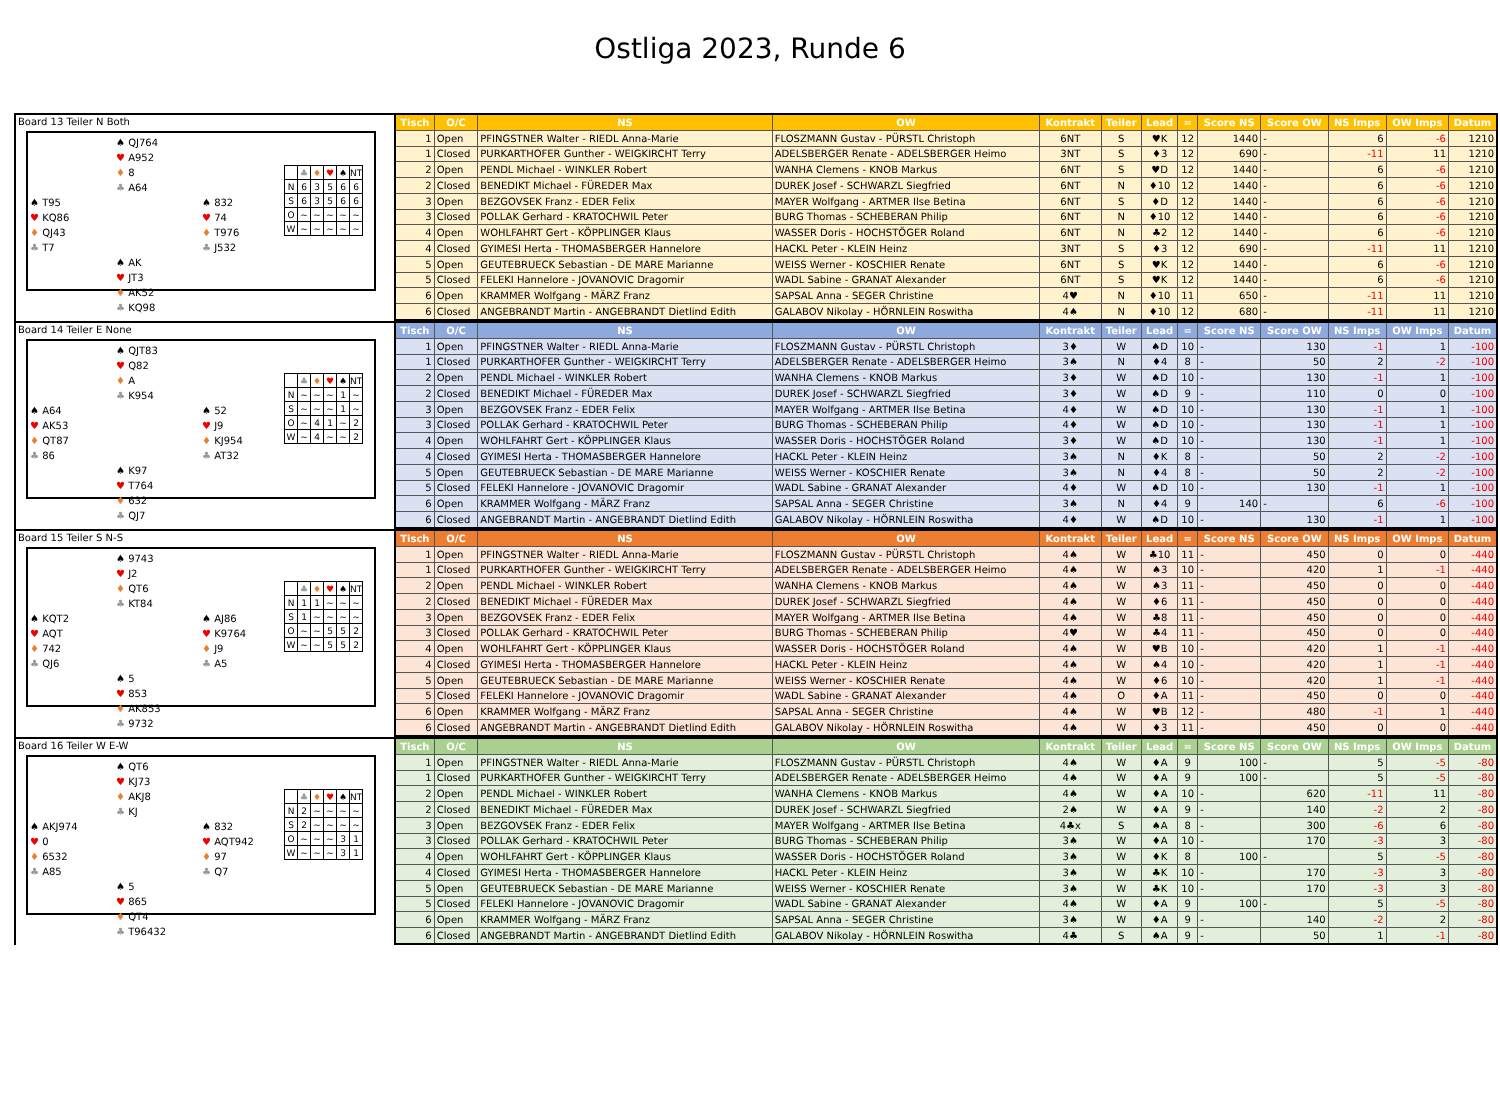Ostliga 2023, Runde 6
Board 13 Teiler N Both
♠ QJ764
♥ A952
♦ 8
♣ A64
♠ T95
♥ KQ86
♦ QJ43
♣ T7
♠ 832
♥ 74
♦ T976
♣ J532
♠ AK
♥ JT3
♦ AK52
♣ KQ98
| | ♣ | ♦ | ♥ | ♠ | NT |
| N | 6 | 3 | 5 | 6 | 6 |
| S | 6 | 3 | 5 | 6 | 6 |
| O | ~ | ~ | ~ | ~ | ~ |
| W | ~ | ~ | ~ | ~ | ~ |
| Tisch | O/C | NS | OW | Kontrakt | Teiler | Lead | = | Score NS | Score OW | NS Imps | OW Imps | Datum |
| --- | --- | --- | --- | --- | --- | --- | --- | --- | --- | --- | --- | --- |
| 1 | Open | PFINGSTNER Walter - RIEDL Anna-Marie | FLOSZMANN Gustav - PÜRSTL Christoph | 6NT | S | ♥K | 12 | 1440 | - | 6 | -6 | 1210 |
| 1 | Closed | PURKARTHOFER Gunther - WEIGKIRCHT Terry | ADELSBERGER Renate - ADELSBERGER Heimo | 3NT | S | ♦3 | 12 | 690 | - | -11 | 11 | 1210 |
| 2 | Open | PENDL Michael - WINKLER Robert | WANHA Clemens - KNOB Markus | 6NT | S | ♥D | 12 | 1440 | - | 6 | -6 | 1210 |
| 2 | Closed | BENEDIKT Michael - FÜREDER Max | DUREK Josef - SCHWARZL Siegfried | 6NT | N | ♦10 | 12 | 1440 | - | 6 | -6 | 1210 |
| 3 | Open | BEZGOVSEK Franz - EDER Felix | MAYER Wolfgang - ARTMER Ilse Betina | 6NT | S | ♦D | 12 | 1440 | - | 6 | -6 | 1210 |
| 3 | Closed | POLLAK Gerhard - KRATOCHWIL Peter | BURG Thomas - SCHEBERAN Philip | 6NT | N | ♦10 | 12 | 1440 | - | 6 | -6 | 1210 |
| 4 | Open | WOHLFAHRT Gert - KÖPPLINGER Klaus | WASSER Doris - HOCHSTÖGER Roland | 6NT | N | ♣2 | 12 | 1440 | - | 6 | -6 | 1210 |
| 4 | Closed | GYIMESI Herta - THOMASBERGER Hannelore | HACKL Peter - KLEIN Heinz | 3NT | S | ♦3 | 12 | 690 | - | -11 | 11 | 1210 |
| 5 | Open | GEUTEBRUECK Sebastian - DE MARE Marianne | WEISS Werner - KOSCHIER Renate | 6NT | S | ♥K | 12 | 1440 | - | 6 | -6 | 1210 |
| 5 | Closed | FELEKI Hannelore - JOVANOVIC Dragomir | WADL Sabine - GRANAT Alexander | 6NT | S | ♥K | 12 | 1440 | - | 6 | -6 | 1210 |
| 6 | Open | KRAMMER Wolfgang - MÄRZ Franz | SAPSAL Anna - SEGER Christine | 4♥ | N | ♦10 | 11 | 650 | - | -11 | 11 | 1210 |
| 6 | Closed | ANGEBRANDT Martin - ANGEBRANDT Dietlind Edith | GALABOV Nikolay - HÖRNLEIN Roswitha | 4♠ | N | ♦10 | 12 | 680 | - | -11 | 11 | 1210 |
Board 14 Teiler E None
♠ QJT83
♥ Q82
♦ A
♣ K954
♠ A64
♥ AK53
♦ QT87
♣ 86
♠ 52
♥ J9
♦ KJ954
♣ AT32
♠ K97
♥ T764
♦ 632
♣ QJ7
| | ♣ | ♦ | ♥ | ♠ | NT |
| N | ~ | ~ | ~ | 1 | ~ |
| S | ~ | ~ | ~ | 1 | ~ |
| O | ~ | 4 | 1 | ~ | 2 |
| W | ~ | 4 | ~ | ~ | 2 |
| Tisch | O/C | NS | OW | Kontrakt | Teiler | Lead | = | Score NS | Score OW | NS Imps | OW Imps | Datum |
| --- | --- | --- | --- | --- | --- | --- | --- | --- | --- | --- | --- | --- |
| 1 | Open | PFINGSTNER Walter - RIEDL Anna-Marie | FLOSZMANN Gustav - PÜRSTL Christoph | 3♦ | W | ♠D | 10 | - | 130 | -1 | 1 | -100 |
| 1 | Closed | PURKARTHOFER Gunther - WEIGKIRCHT Terry | ADELSBERGER Renate - ADELSBERGER Heimo | 3♠ | N | ♦4 | 8 | - | 50 | 2 | -2 | -100 |
| 2 | Open | PENDL Michael - WINKLER Robert | WANHA Clemens - KNOB Markus | 3♦ | W | ♠D | 10 | - | 130 | -1 | 1 | -100 |
| 2 | Closed | BENEDIKT Michael - FÜREDER Max | DUREK Josef - SCHWARZL Siegfried | 3♦ | W | ♠D | 9 | - | 110 | 0 | 0 | -100 |
| 3 | Open | BEZGOVSEK Franz - EDER Felix | MAYER Wolfgang - ARTMER Ilse Betina | 4♦ | W | ♠D | 10 | - | 130 | -1 | 1 | -100 |
| 3 | Closed | POLLAK Gerhard - KRATOCHWIL Peter | BURG Thomas - SCHEBERAN Philip | 4♦ | W | ♠D | 10 | - | 130 | -1 | 1 | -100 |
| 4 | Open | WOHLFAHRT Gert - KÖPPLINGER Klaus | WASSER Doris - HOCHSTÖGER Roland | 3♦ | W | ♠D | 10 | - | 130 | -1 | 1 | -100 |
| 4 | Closed | GYIMESI Herta - THOMASBERGER Hannelore | HACKL Peter - KLEIN Heinz | 3♠ | N | ♦K | 8 | - | 50 | 2 | -2 | -100 |
| 5 | Open | GEUTEBRUECK Sebastian - DE MARE Marianne | WEISS Werner - KOSCHIER Renate | 3♠ | N | ♦4 | 8 | - | 50 | 2 | -2 | -100 |
| 5 | Closed | FELEKI Hannelore - JOVANOVIC Dragomir | WADL Sabine - GRANAT Alexander | 4♦ | W | ♠D | 10 | - | 130 | -1 | 1 | -100 |
| 6 | Open | KRAMMER Wolfgang - MÄRZ Franz | SAPSAL Anna - SEGER Christine | 3♠ | N | ♦4 | 9 | 140 | - | 6 | -6 | -100 |
| 6 | Closed | ANGEBRANDT Martin - ANGEBRANDT Dietlind Edith | GALABOV Nikolay - HÖRNLEIN Roswitha | 4♦ | W | ♠D | 10 | - | 130 | -1 | 1 | -100 |
Board 15 Teiler S N-S
♠ 9743
♥ J2
♦ QT6
♣ KT84
♠ KQT2
♥ AQT
♦ 742
♣ QJ6
♠ AJ86
♥ K9764
♦ J9
♣ A5
♠ 5
♥ 853
♦ AK853
♣ 9732
| | ♣ | ♦ | ♥ | ♠ | NT |
| N | 1 | 1 | ~ | ~ | ~ |
| S | 1 | ~ | ~ | ~ | ~ |
| O | ~ | ~ | 5 | 5 | 2 |
| W | ~ | ~ | 5 | 5 | 2 |
| Tisch | O/C | NS | OW | Kontrakt | Teiler | Lead | = | Score NS | Score OW | NS Imps | OW Imps | Datum |
| --- | --- | --- | --- | --- | --- | --- | --- | --- | --- | --- | --- | --- |
| 1 | Open | PFINGSTNER Walter - RIEDL Anna-Marie | FLOSZMANN Gustav - PÜRSTL Christoph | 4♠ | W | ♣10 | 11 | - | 450 | 0 | 0 | -440 |
| 1 | Closed | PURKARTHOFER Gunther - WEIGKIRCHT Terry | ADELSBERGER Renate - ADELSBERGER Heimo | 4♠ | W | ♠3 | 10 | - | 420 | 1 | -1 | -440 |
| 2 | Open | PENDL Michael - WINKLER Robert | WANHA Clemens - KNOB Markus | 4♠ | W | ♠3 | 11 | - | 450 | 0 | 0 | -440 |
| 2 | Closed | BENEDIKT Michael - FÜREDER Max | DUREK Josef - SCHWARZL Siegfried | 4♠ | W | ♦6 | 11 | - | 450 | 0 | 0 | -440 |
| 3 | Open | BEZGOVSEK Franz - EDER Felix | MAYER Wolfgang - ARTMER Ilse Betina | 4♠ | W | ♣8 | 11 | - | 450 | 0 | 0 | -440 |
| 3 | Closed | POLLAK Gerhard - KRATOCHWIL Peter | BURG Thomas - SCHEBERAN Philip | 4♥ | W | ♣4 | 11 | - | 450 | 0 | 0 | -440 |
| 4 | Open | WOHLFAHRT Gert - KÖPPLINGER Klaus | WASSER Doris - HOCHSTÖGER Roland | 4♠ | W | ♥B | 10 | - | 420 | 1 | -1 | -440 |
| 4 | Closed | GYIMESI Herta - THOMASBERGER Hannelore | HACKL Peter - KLEIN Heinz | 4♠ | W | ♠4 | 10 | - | 420 | 1 | -1 | -440 |
| 5 | Open | GEUTEBRUECK Sebastian - DE MARE Marianne | WEISS Werner - KOSCHIER Renate | 4♠ | W | ♦6 | 10 | - | 420 | 1 | -1 | -440 |
| 5 | Closed | FELEKI Hannelore - JOVANOVIC Dragomir | WADL Sabine - GRANAT Alexander | 4♠ | O | ♦A | 11 | - | 450 | 0 | 0 | -440 |
| 6 | Open | KRAMMER Wolfgang - MÄRZ Franz | SAPSAL Anna - SEGER Christine | 4♠ | W | ♥B | 12 | - | 480 | -1 | 1 | -440 |
| 6 | Closed | ANGEBRANDT Martin - ANGEBRANDT Dietlind Edith | GALABOV Nikolay - HÖRNLEIN Roswitha | 4♠ | W | ♦3 | 11 | - | 450 | 0 | 0 | -440 |
Board 16 Teiler W E-W
♠ QT6
♥ KJ73
♦ AKJ8
♣ KJ
♠ AKJ974
♥ 0
♦ 6532
♣ A85
♠ 832
♥ AQT942
♦ 97
♣ Q7
♠ 5
♥ 865
♦ QT4
♣ T96432
| | ♣ | ♦ | ♥ | ♠ | NT |
| N | 2 | ~ | ~ | ~ | ~ |
| S | 2 | ~ | ~ | ~ | ~ |
| O | ~ | ~ | ~ | 3 | 1 |
| W | ~ | ~ | ~ | 3 | 1 |
| Tisch | O/C | NS | OW | Kontrakt | Teiler | Lead | = | Score NS | Score OW | NS Imps | OW Imps | Datum |
| --- | --- | --- | --- | --- | --- | --- | --- | --- | --- | --- | --- | --- |
| 1 | Open | PFINGSTNER Walter - RIEDL Anna-Marie | FLOSZMANN Gustav - PÜRSTL Christoph | 4♠ | W | ♦A | 9 | 100 | - | 5 | -5 | -80 |
| 1 | Closed | PURKARTHOFER Gunther - WEIGKIRCHT Terry | ADELSBERGER Renate - ADELSBERGER Heimo | 4♠ | W | ♦A | 9 | 100 | - | 5 | -5 | -80 |
| 2 | Open | PENDL Michael - WINKLER Robert | WANHA Clemens - KNOB Markus | 4♠ | W | ♦A | 10 | - | 620 | -11 | 11 | -80 |
| 2 | Closed | BENEDIKT Michael - FÜREDER Max | DUREK Josef - SCHWARZL Siegfried | 2♠ | W | ♦A | 9 | - | 140 | -2 | 2 | -80 |
| 3 | Open | BEZGOVSEK Franz - EDER Felix | MAYER Wolfgang - ARTMER Ilse Betina | 4♣x | S | ♠A | 8 | - | 300 | -6 | 6 | -80 |
| 3 | Closed | POLLAK Gerhard - KRATOCHWIL Peter | BURG Thomas - SCHEBERAN Philip | 3♠ | W | ♦A | 10 | - | 170 | -3 | 3 | -80 |
| 4 | Open | WOHLFAHRT Gert - KÖPPLINGER Klaus | WASSER Doris - HOCHSTÖGER Roland | 3♠ | W | ♦K | 8 | 100 | - | 5 | -5 | -80 |
| 4 | Closed | GYIMESI Herta - THOMASBERGER Hannelore | HACKL Peter - KLEIN Heinz | 3♠ | W | ♣K | 10 | - | 170 | -3 | 3 | -80 |
| 5 | Open | GEUTEBRUECK Sebastian - DE MARE Marianne | WEISS Werner - KOSCHIER Renate | 3♠ | W | ♣K | 10 | - | 170 | -3 | 3 | -80 |
| 5 | Closed | FELEKI Hannelore - JOVANOVIC Dragomir | WADL Sabine - GRANAT Alexander | 4♠ | W | ♦A | 9 | 100 | - | 5 | -5 | -80 |
| 6 | Open | KRAMMER Wolfgang - MÄRZ Franz | SAPSAL Anna - SEGER Christine | 3♠ | W | ♦A | 9 | - | 140 | -2 | 2 | -80 |
| 6 | Closed | ANGEBRANDT Martin - ANGEBRANDT Dietlind Edith | GALABOV Nikolay - HÖRNLEIN Roswitha | 4♣ | S | ♠A | 9 | - | 50 | 1 | -1 | -80 |